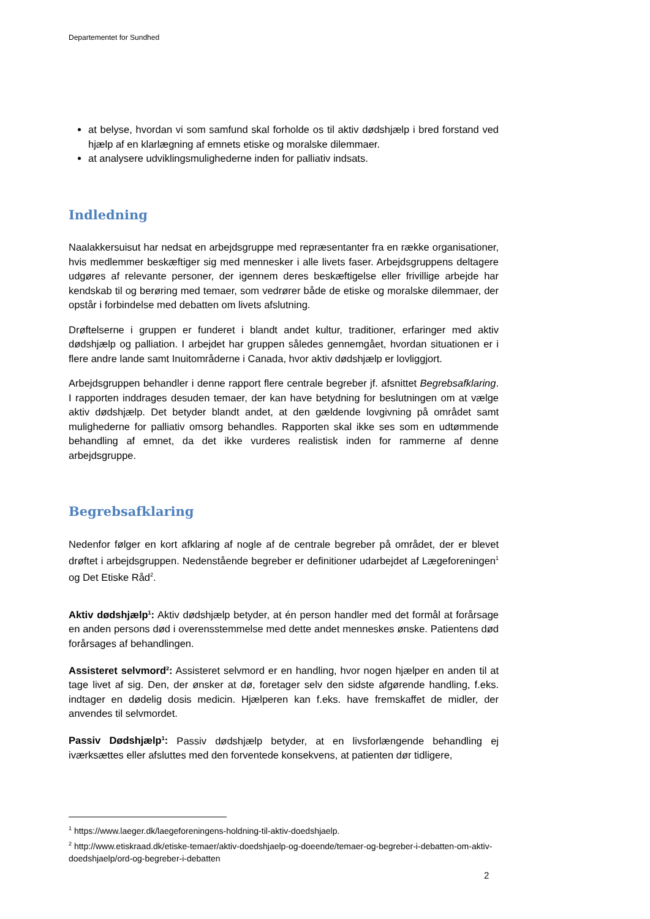Departementet for Sundhed
at belyse, hvordan vi som samfund skal forholde os til aktiv dødshjælp i bred forstand ved hjælp af en klarlægning af emnets etiske og moralske dilemmaer.
at analysere udviklingsmulighederne inden for palliativ indsats.
Indledning
Naalakkersuisut har nedsat en arbejdsgruppe med repræsentanter fra en række organisationer, hvis medlemmer beskæftiger sig med mennesker i alle livets faser. Arbejdsgruppens deltagere udgøres af relevante personer, der igennem deres beskæftigelse eller frivillige arbejde har kendskab til og berøring med temaer, som vedrører både de etiske og moralske dilemmaer, der opstår i forbindelse med debatten om livets afslutning.
Drøftelserne i gruppen er funderet i blandt andet kultur, traditioner, erfaringer med aktiv dødshjælp og palliation. I arbejdet har gruppen således gennemgået, hvordan situationen er i flere andre lande samt Inuitområderne i Canada, hvor aktiv dødshjælp er lovliggjort.
Arbejdsgruppen behandler i denne rapport flere centrale begreber jf. afsnittet Begrebsafklaring. I rapporten inddrages desuden temaer, der kan have betydning for beslutningen om at vælge aktiv dødshjælp. Det betyder blandt andet, at den gældende lovgivning på området samt mulighederne for palliativ omsorg behandles. Rapporten skal ikke ses som en udtømmende behandling af emnet, da det ikke vurderes realistisk inden for rammerne af denne arbejdsgruppe.
Begrebsafklaring
Nedenfor følger en kort afklaring af nogle af de centrale begreber på området, der er blevet drøftet i arbejdsgruppen. Nedenstående begreber er definitioner udarbejdet af Lægeforeningen<sup>1</sup> og Det Etiske Råd<sup>2</sup>.
Aktiv dødshjælp<sup>1</sup>: Aktiv dødshjælp betyder, at én person handler med det formål at forårsage en anden persons død i overensstemmelse med dette andet menneskes ønske. Patientens død forårsages af behandlingen.
Assisteret selvmord<sup>2</sup>: Assisteret selvmord er en handling, hvor nogen hjælper en anden til at tage livet af sig. Den, der ønsker at dø, foretager selv den sidste afgørende handling, f.eks. indtager en dødelig dosis medicin. Hjælperen kan f.eks. have fremskaffet de midler, der anvendes til selvmordet.
Passiv Dødshjælp<sup>1</sup>: Passiv dødshjælp betyder, at en livsforlængende behandling ej iværksættes eller afsluttes med den forventede konsekvens, at patienten dør tidligere,
<sup>1</sup> https://www.laeger.dk/laegeforeningens-holdning-til-aktiv-doedshjaelp.
<sup>2</sup> http://www.etiskraad.dk/etiske-temaer/aktiv-doedshjaelp-og-doeende/temaer-og-begreber-i-debatten-om-aktiv-doedshjaelp/ord-og-begreber-i-debatten
2